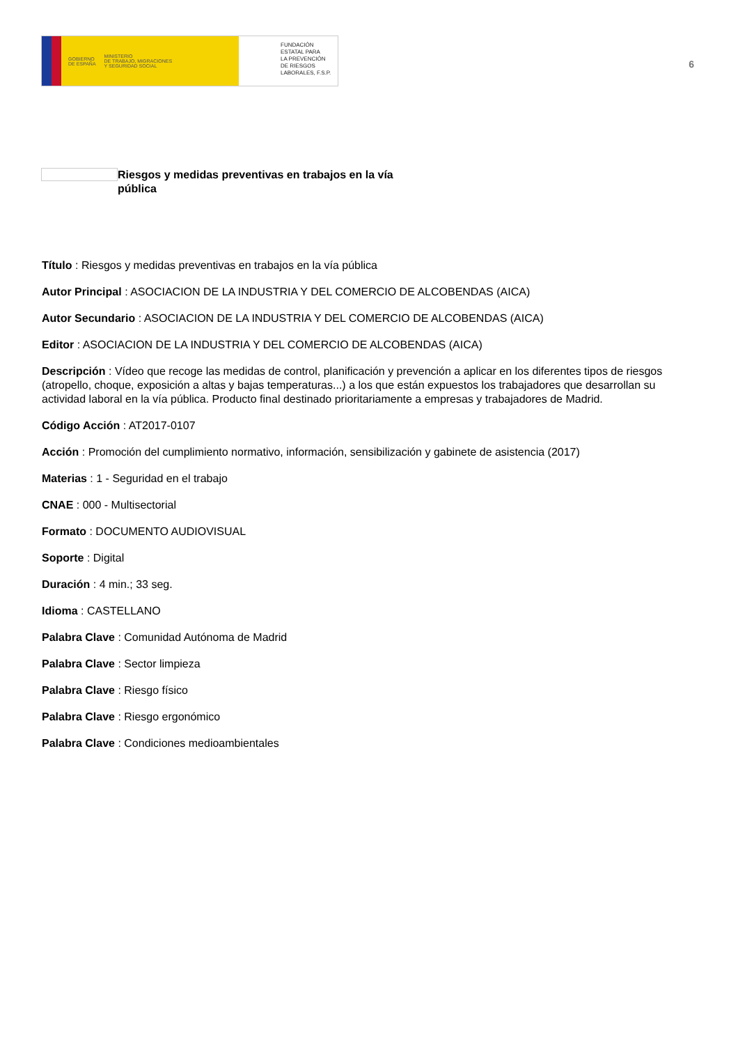GOBIERNO
DE ESPAÑA MINISTERIO
DE TRABAJO, MIGRACIONES
Y SEGURIDAD SOCIAL
FUNDACIÓN
ESTATAL PARA
LA PREVENCIÓN
DE RIESGOS
LABORALES, F.S.P.
6
Riesgos y medidas preventivas en trabajos en la vía pública
Título : Riesgos y medidas preventivas en trabajos en la vía pública
Autor Principal : ASOCIACION DE LA INDUSTRIA Y DEL COMERCIO DE ALCOBENDAS (AICA)
Autor Secundario : ASOCIACION DE LA INDUSTRIA Y DEL COMERCIO DE ALCOBENDAS (AICA)
Editor : ASOCIACION DE LA INDUSTRIA Y DEL COMERCIO DE ALCOBENDAS (AICA)
Descripción : Vídeo que recoge las medidas de control, planificación y prevención a aplicar en los diferentes tipos de riesgos (atropello, choque, exposición a altas y bajas temperaturas...) a los que están expuestos los trabajadores que desarrollan su actividad laboral en la vía pública. Producto final destinado prioritariamente a empresas y trabajadores de Madrid.
Código Acción : AT2017-0107
Acción : Promoción del cumplimiento normativo, información, sensibilización y gabinete de asistencia (2017)
Materias : 1 - Seguridad en el trabajo
CNAE : 000 - Multisectorial
Formato : DOCUMENTO AUDIOVISUAL
Soporte : Digital
Duración : 4 min.; 33 seg.
Idioma : CASTELLANO
Palabra Clave : Comunidad Autónoma de Madrid
Palabra Clave : Sector limpieza
Palabra Clave : Riesgo físico
Palabra Clave : Riesgo ergonómico
Palabra Clave : Condiciones medioambientales